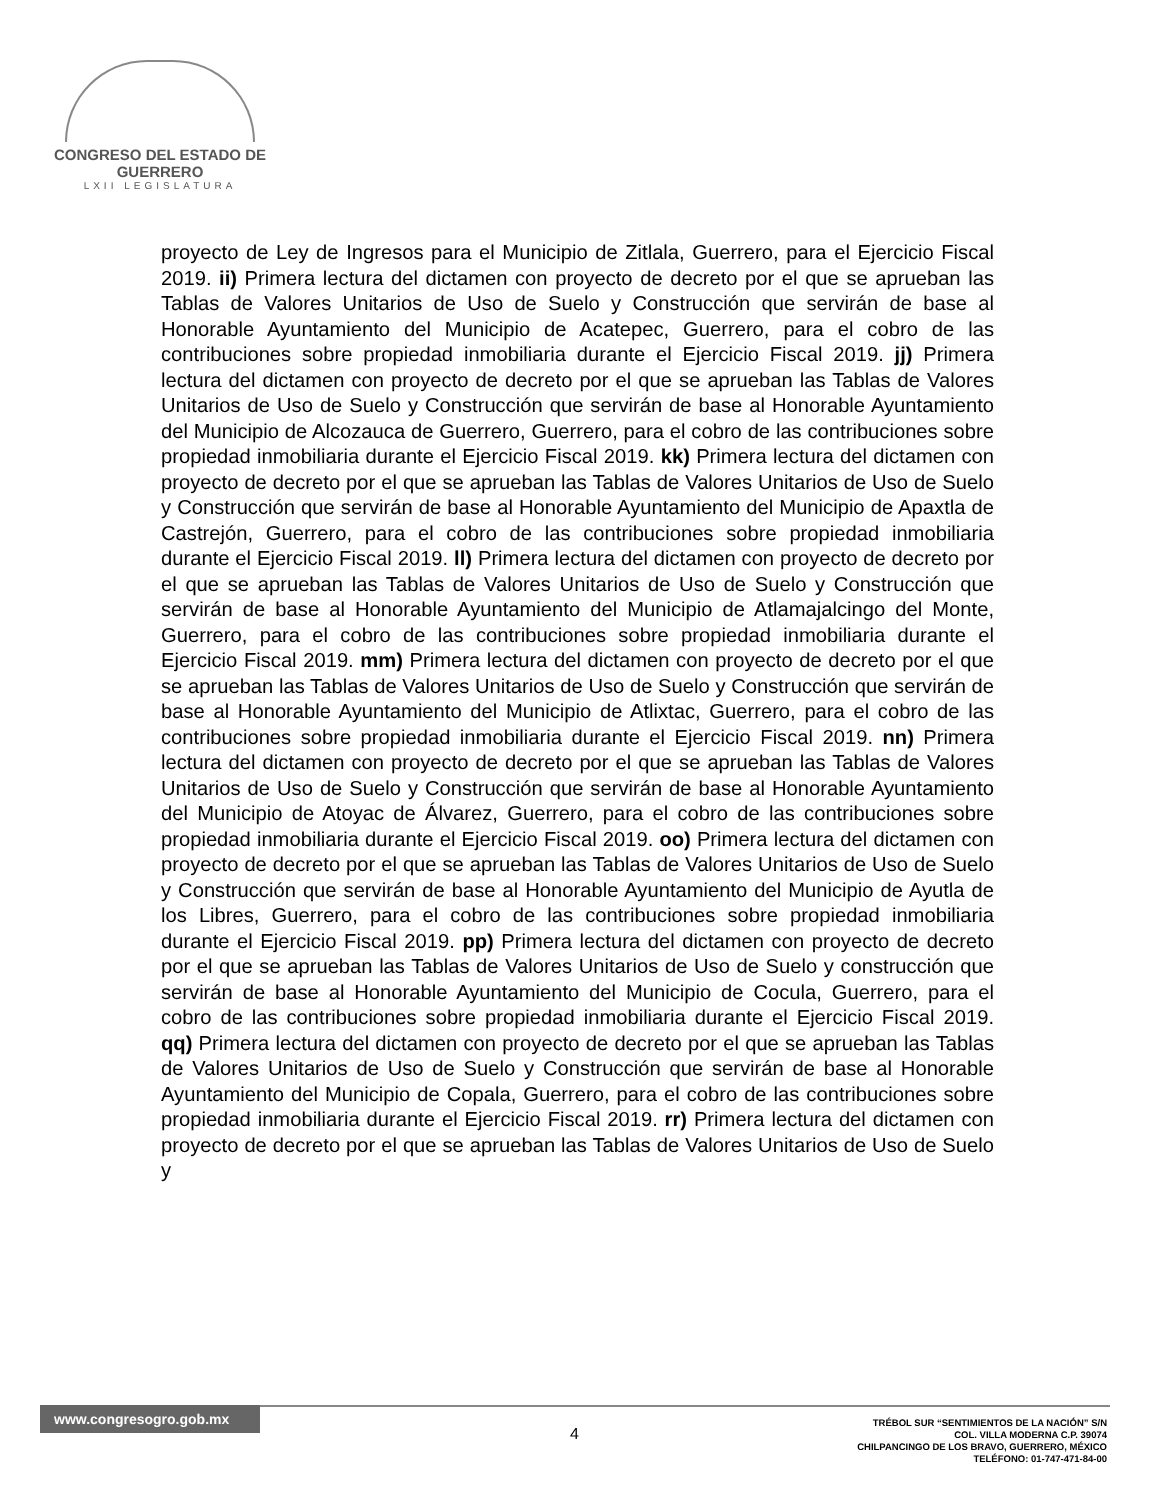CONGRESO DEL ESTADO DE GUERRERO
LXII LEGISLATURA
proyecto de Ley de Ingresos para el Municipio de Zitlala, Guerrero, para el Ejercicio Fiscal 2019. ii) Primera lectura del dictamen con proyecto de decreto por el que se aprueban las Tablas de Valores Unitarios de Uso de Suelo y Construcción que servirán de base al Honorable Ayuntamiento del Municipio de Acatepec, Guerrero, para el cobro de las contribuciones sobre propiedad inmobiliaria durante el Ejercicio Fiscal 2019. jj) Primera lectura del dictamen con proyecto de decreto por el que se aprueban las Tablas de Valores Unitarios de Uso de Suelo y Construcción que servirán de base al Honorable Ayuntamiento del Municipio de Alcozauca de Guerrero, Guerrero, para el cobro de las contribuciones sobre propiedad inmobiliaria durante el Ejercicio Fiscal 2019. kk) Primera lectura del dictamen con proyecto de decreto por el que se aprueban las Tablas de Valores Unitarios de Uso de Suelo y Construcción que servirán de base al Honorable Ayuntamiento del Municipio de Apaxtla de Castrejón, Guerrero, para el cobro de las contribuciones sobre propiedad inmobiliaria durante el Ejercicio Fiscal 2019. ll) Primera lectura del dictamen con proyecto de decreto por el que se aprueban las Tablas de Valores Unitarios de Uso de Suelo y Construcción que servirán de base al Honorable Ayuntamiento del Municipio de Atlamajalcingo del Monte, Guerrero, para el cobro de las contribuciones sobre propiedad inmobiliaria durante el Ejercicio Fiscal 2019. mm) Primera lectura del dictamen con proyecto de decreto por el que se aprueban las Tablas de Valores Unitarios de Uso de Suelo y Construcción que servirán de base al Honorable Ayuntamiento del Municipio de Atlixtac, Guerrero, para el cobro de las contribuciones sobre propiedad inmobiliaria durante el Ejercicio Fiscal 2019. nn) Primera lectura del dictamen con proyecto de decreto por el que se aprueban las Tablas de Valores Unitarios de Uso de Suelo y Construcción que servirán de base al Honorable Ayuntamiento del Municipio de Atoyac de Álvarez, Guerrero, para el cobro de las contribuciones sobre propiedad inmobiliaria durante el Ejercicio Fiscal 2019. oo) Primera lectura del dictamen con proyecto de decreto por el que se aprueban las Tablas de Valores Unitarios de Uso de Suelo y Construcción que servirán de base al Honorable Ayuntamiento del Municipio de Ayutla de los Libres, Guerrero, para el cobro de las contribuciones sobre propiedad inmobiliaria durante el Ejercicio Fiscal 2019. pp) Primera lectura del dictamen con proyecto de decreto por el que se aprueban las Tablas de Valores Unitarios de Uso de Suelo y construcción que servirán de base al Honorable Ayuntamiento del Municipio de Cocula, Guerrero, para el cobro de las contribuciones sobre propiedad inmobiliaria durante el Ejercicio Fiscal 2019. qq) Primera lectura del dictamen con proyecto de decreto por el que se aprueban las Tablas de Valores Unitarios de Uso de Suelo y Construcción que servirán de base al Honorable Ayuntamiento del Municipio de Copala, Guerrero, para el cobro de las contribuciones sobre propiedad inmobiliaria durante el Ejercicio Fiscal 2019. rr) Primera lectura del dictamen con proyecto de decreto por el que se aprueban las Tablas de Valores Unitarios de Uso de Suelo y
www.congresogro.gob.mx
4
TRÉBOL SUR “SENTIMIENTOS DE LA NACIÓN” S/N
COL. VILLA MODERNA C.P. 39074
CHILPANCINGO DE LOS BRAVO, GUERRERO, MÉXICO
TELÉFONO: 01-747-471-84-00